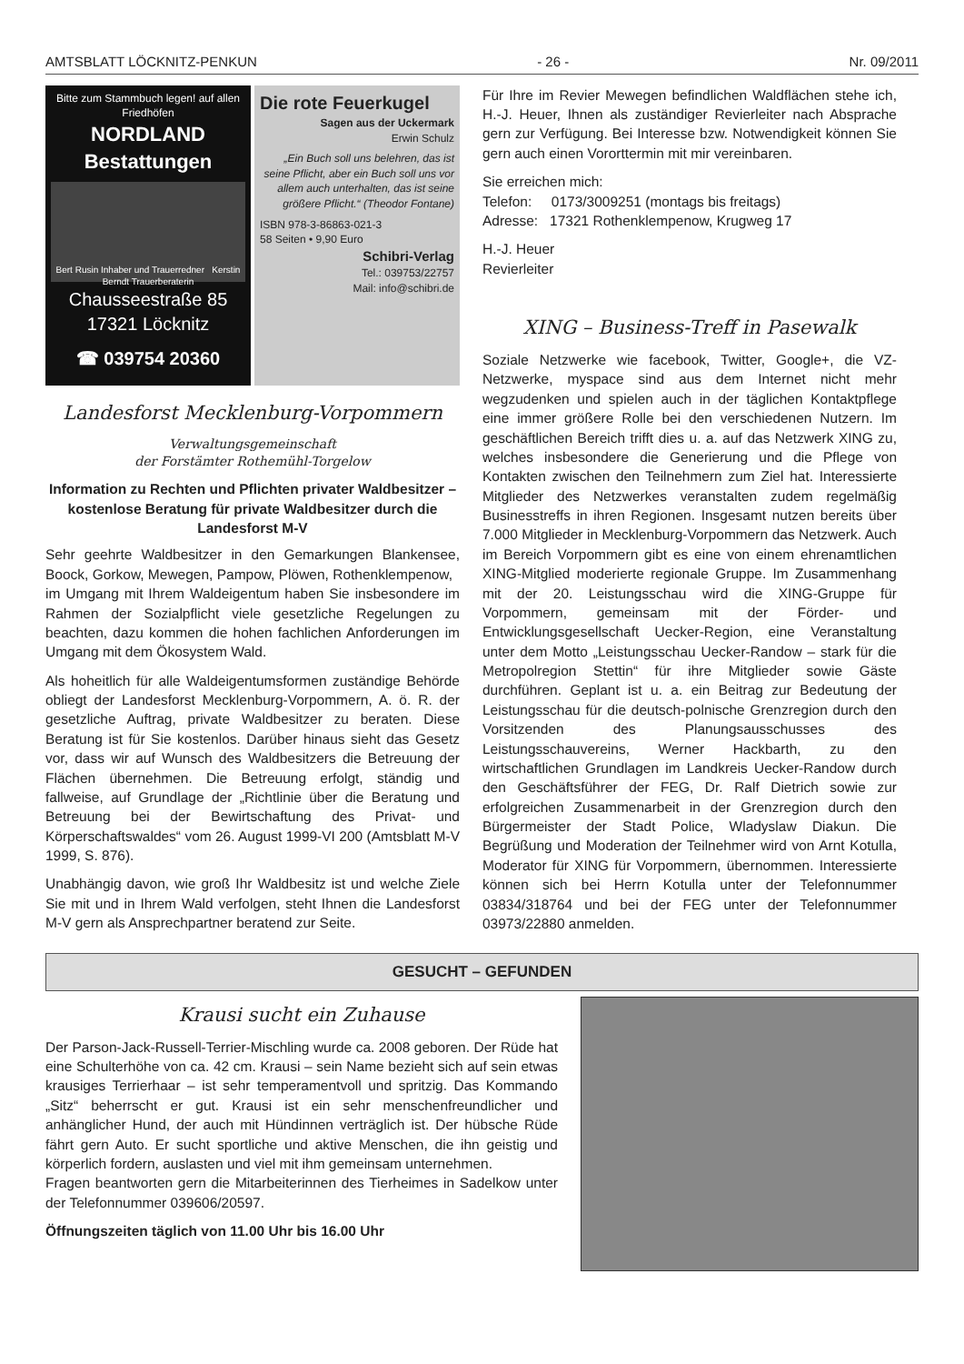AMTSBLATT LÖCKNITZ-PENKUN - 26 - Nr. 09/2011
Bitte zum Stamm­buch legen! auf allen Friedhöfen
NORDLAND Bestattungen
Bert Rusin Inhaber und Trauerredner Kerstin Berndt Trauerberaterin
Chausseestraße 85
17321 Löcknitz
☎ 039754 20360
Die rote Feuerkugel
Sagen aus der Uckermark
Erwin Schulz
„Ein Buch soll uns belehren, das ist seine Pflicht, aber ein Buch soll uns vor allem auch unterhalten, das ist seine größere Pflicht.“ (Theodor Fontane)
ISBN 978-3-86863-021-3
58 Seiten • 9,90 Euro
Schibri-Verlag
Tel.: 039753/22757
Mail: info@schibri.de
Landesforst Mecklenburg-Vorpommern
Verwaltungsgemeinschaft
der Forstämter Rothemühl-Torgelow
Information zu Rechten und Pflichten privater Waldbesitzer – kostenlose Beratung für private Waldbesitzer durch die Landesforst M-V
Sehr geehrte Waldbesitzer in den Gemarkungen Blankensee, Boock, Gorkow, Mewegen, Pampow, Plöwen, Rothenklempenow,
im Umgang mit Ihrem Waldeigentum haben Sie insbesondere im Rahmen der Sozialpflicht viele gesetzliche Regelungen zu beachten, dazu kommen die hohen fachlichen Anforderungen im Umgang mit dem Ökosystem Wald.
Als hoheitlich für alle Waldeigentumsformen zuständige Behörde obliegt der Landesforst Mecklenburg-Vorpommern, A. ö. R. der gesetzliche Auftrag, private Waldbesitzer zu beraten. Diese Beratung ist für Sie kostenlos. Darüber hinaus sieht das Gesetz vor, dass wir auf Wunsch des Waldbesitzers die Betreuung der Flächen übernehmen. Die Betreuung erfolgt, ständig und fallweise, auf Grundlage der „Richtlinie über die Beratung und Betreuung bei der Bewirtschaftung des Privat- und Körperschaftswaldes“ vom 26. August 1999-VI 200 (Amtsblatt M-V 1999, S. 876).
Unabhängig davon, wie groß Ihr Waldbesitz ist und welche Ziele Sie mit und in Ihrem Wald verfolgen, steht Ihnen die Landesforst M-V gern als Ansprechpartner beratend zur Seite.
Für Ihre im Revier Mewegen befindlichen Waldflächen stehe ich, H.-J. Heuer, Ihnen als zuständiger Revierleiter nach Absprache gern zur Verfügung. Bei Interesse bzw. Notwendigkeit können Sie gern auch einen Vororttermin mit mir vereinbaren.
Sie erreichen mich:
Telefon: 0173/3009251 (montags bis freitags)
Adresse: 17321 Rothenklempenow, Krugweg 17
H.-J. Heuer
Revierleiter
XING – Business-Treff in Pasewalk
Soziale Netzwerke wie facebook, Twitter, Google+, die VZ-Netzwerke, myspace sind aus dem Internet nicht mehr wegzudenken und spielen auch in der täglichen Kontaktpflege eine immer größere Rolle bei den verschiedenen Nutzern. Im geschäftlichen Bereich trifft dies u. a. auf das Netzwerk XING zu, welches insbesondere die Generierung und die Pflege von Kontakten zwischen den Teilnehmern zum Ziel hat. Interessierte Mitglieder des Netzwerkes veranstalten zudem regelmäßig Businesstreffs in ihren Regionen. Insgesamt nutzen bereits über 7.000 Mitglieder in Mecklenburg-Vorpommern das Netzwerk. Auch im Bereich Vorpommern gibt es eine von einem ehrenamtlichen XING-Mitglied moderierte regionale Gruppe. Im Zusammenhang mit der 20. Leistungsschau wird die XING-Gruppe für Vorpommern, gemeinsam mit der Förder- und Entwicklungsgesellschaft Uecker-Region, eine Veranstaltung unter dem Motto „Leistungsschau Uecker-Randow – stark für die Metropolregion Stettin“ für ihre Mitglieder sowie Gäste durchführen. Geplant ist u. a. ein Beitrag zur Bedeutung der Leistungsschau für die deutsch-polnische Grenzregion durch den Vorsitzenden des Planungsausschusses des Leistungsschauvereins, Werner Hackbarth, zu den wirtschaftlichen Grundlagen im Landkreis Uecker-Randow durch den Geschäftsführer der FEG, Dr. Ralf Dietrich sowie zur erfolgreichen Zusammenarbeit in der Grenzregion durch den Bürgermeister der Stadt Police, Wladyslaw Diakun. Die Begrüßung und Moderation der Teilnehmer wird von Arnt Kotulla, Moderator für XING für Vorpommern, übernommen. Interessierte können sich bei Herrn Kotulla unter der Telefonnummer 03834/318764 und bei der FEG unter der Telefonnummer 03973/22880 anmelden.
GESUCHT – GEFUNDEN
Krausi sucht ein Zuhause
Der Parson-Jack-Russell-Terrier-Mischling wurde ca. 2008 geboren. Der Rüde hat eine Schulterhöhe von ca. 42 cm. Krausi – sein Name bezieht sich auf sein etwas krausiges Terrierhaar – ist sehr temperamentvoll und spritzig. Das Kommando „Sitz“ beherrscht er gut. Krausi ist ein sehr menschenfreundlicher und anhänglicher Hund, der auch mit Hündinnen verträglich ist. Der hübsche Rüde fährt gern Auto. Er sucht sportliche und aktive Menschen, die ihn geistig und körperlich fordern, auslasten und viel mit ihm gemeinsam unternehmen.
Fragen beantworten gern die Mitarbeiterinnen des Tierheimes in Sadelkow unter der Telefonnummer 039606/20597.
Öffnungszeiten täglich von 11.00 Uhr bis 16.00 Uhr